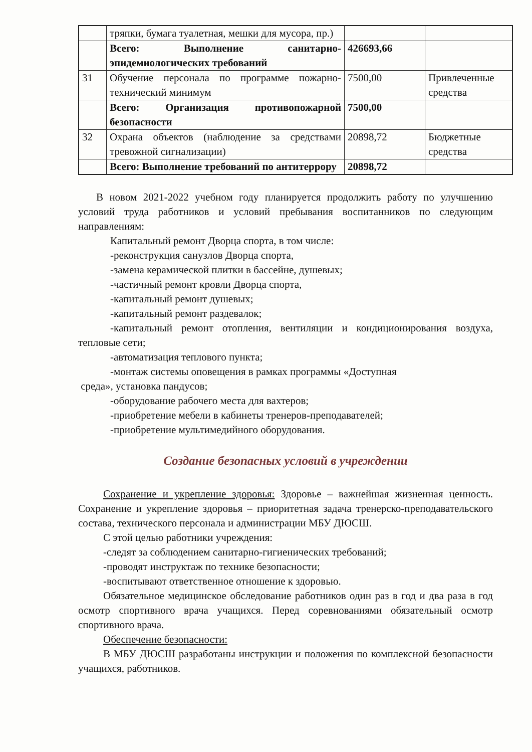| | тряпки, бумага туалетная, мешки для мусора, пр.) | | |
| | Всего: Выполнение санитарно-эпидемиологических требований | 426693,66 | |
| 31 | Обучение персонала по программе пожарно-технический минимум | 7500,00 | Привлеченные средства |
| | Всего: Организация противопожарной безопасности | 7500,00 | |
| 32 | Охрана объектов (наблюдение за средствами тревожной сигнализации) | 20898,72 | Бюджетные средства |
| | Всего: Выполнение требований по антитеррору | 20898,72 | |
В новом 2021-2022 учебном году планируется продолжить работу по улучшению условий труда работников и условий пребывания воспитанников по следующим направлениям:
Капитальный ремонт Дворца спорта, в том числе:
-реконструкция санузлов Дворца спорта,
-замена керамической плитки в бассейне, душевых;
-частичный ремонт кровли Дворца спорта,
-капитальный ремонт душевых;
-капитальный ремонт раздевалок;
-капитальный ремонт отопления, вентиляции и кондиционирования воздуха, тепловые сети;
-автоматизация теплового пункта;
-монтаж системы оповещения в рамках программы «Доступная
среда», установка пандусов;
-оборудование рабочего места для вахтеров;
-приобретение мебели в кабинеты тренеров-преподавателей;
-приобретение мультимедийного оборудования.
Создание безопасных условий в учреждении
Сохранение и укрепление здоровья: Здоровье – важнейшая жизненная ценность. Сохранение и укрепление здоровья – приоритетная задача тренерско-преподавательского состава, технического персонала и администрации МБУ ДЮСШ.
С этой целью работники учреждения:
-следят за соблюдением санитарно-гигиенических требований;
-проводят инструктаж по технике безопасности;
-воспитывают ответственное отношение к здоровью.
Обязательное медицинское обследование работников один раз в год и два раза в год осмотр спортивного врача учащихся. Перед соревнованиями обязательный осмотр спортивного врача.
Обеспечение безопасности:
В МБУ ДЮСШ разработаны инструкции и положения по комплексной безопасности учащихся, работников.